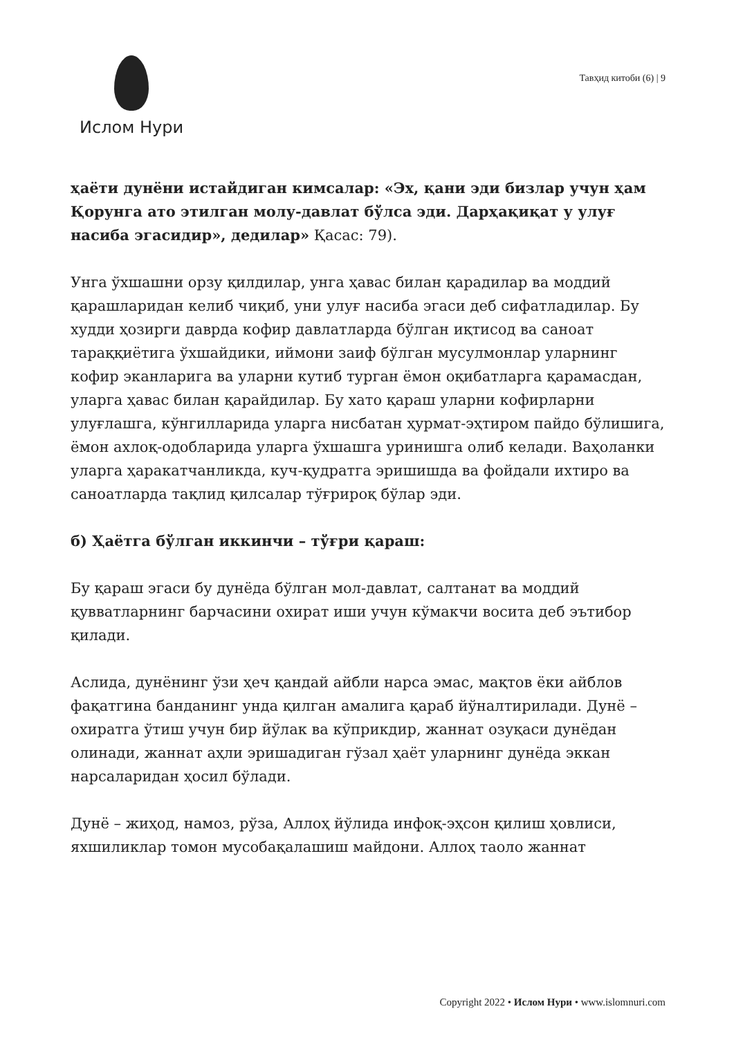Ислом Нури
Тавҳид китоби (6) | 9
ҳаёти дунёни истайдиган кимсалар: «Эх, қани эди бизлар учун ҳам Қорунга ато этилган молу-давлат бўлса эди. Дарҳақиқат у улуғ насиба эгасидир», дедилар» Қасас: 79).
Унга ўхшашни орзу қилдилар, унга ҳавас билан қарадилар ва моддий қарашларидан келиб чиқиб, уни улуғ насиба эгаси деб сифатладилар. Бу худди ҳозирги даврда кофир давлатларда бўлган иқтисод ва саноат тараққиётига ўхшайдики, иймони заиф бўлган мусулмонлар уларнинг кофир эканларига ва уларни кутиб турган ёмон оқибатларга қарамасдан, уларга ҳавас билан қарайдилар. Бу хато қараш уларни кофирларни улуғлашга, кўнгилларида уларга нисбатан ҳурмат-эҳтиром пайдо бўлишига, ёмон ахлоқ-одобларида уларга ўхшашга уринишга олиб келади. Ваҳоланки уларга ҳаракатчанликда, куч-қудратга эришишда ва фойдали ихтиро ва саноатларда тақлид қилсалар тўғрироқ бўлар эди.
б) Ҳаётга бўлган иккинчи – тўғри қараш:
Бу қараш эгаси бу дунёда бўлган мол-давлат, салтанат ва моддий қувватларнинг барчасини охират иши учун кўмакчи восита деб эътибор қилади.
Аслида, дунёнинг ўзи ҳеч қандай айбли нарса эмас, мақтов ёки айблов фақатгина банданинг унда қилган амалига қараб йўналтирилади. Дунё – охиратга ўтиш учун бир йўлак ва кўприкдир, жаннат озуқаси дунёдан олинади, жаннат аҳли эришадиган гўзал ҳаёт уларнинг дунёда эккан нарсаларидан ҳосил бўлади.
Дунё – жиҳод, намоз, рўза, Аллоҳ йўлида инфоқ-эҳсон қилиш ҳовлиси, яхшиликлар томон мусобақалашиш майдони. Аллоҳ таоло жаннат
Copyright 2022 • Ислом Нури • www.islomnuri.com